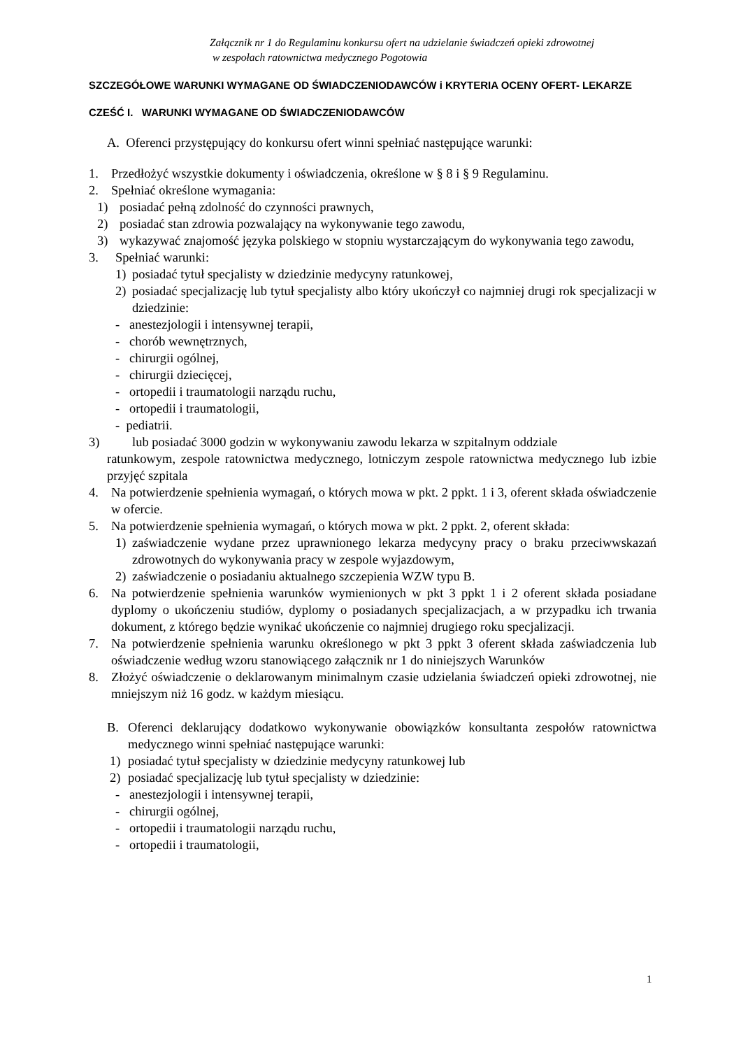Załącznik nr 1 do Regulaminu konkursu ofert na udzielanie świadczeń opieki zdrowotnej
w zespołach ratownictwa medycznego Pogotowia
SZCZEGÓŁOWE WARUNKI WYMAGANE OD ŚWIADCZENIODAWCÓW i KRYTERIA OCENY OFERT- LEKARZE
CZEŚĆ I. WARUNKI WYMAGANE OD ŚWIADCZENIODAWCÓW
A. Oferenci przystępujący do konkursu ofert winni spełniać następujące warunki:
1. Przedłożyć wszystkie dokumenty i oświadczenia, określone w § 8 i § 9 Regulaminu.
2. Spełniać określone wymagania:
1) posiadać pełną zdolność do czynności prawnych,
2) posiadać stan zdrowia pozwalający na wykonywanie tego zawodu,
3) wykazywać znajomość języka polskiego w stopniu wystarczającym do wykonywania tego zawodu,
3. Spełniać warunki:
1) posiadać tytuł specjalisty w dziedzinie medycyny ratunkowej,
2) posiadać specjalizację lub tytuł specjalisty albo który ukończył co najmniej drugi rok specjalizacji w dziedzinie:
- anestezjologii i intensywnej terapii,
- chorób wewnętrznych,
- chirurgii ogólnej,
- chirurgii dziecięcej,
- ortopedii i traumatologii narządu ruchu,
- ortopedii i traumatologii,
- pediatrii.
3) lub posiadać 3000 godzin w wykonywaniu zawodu lekarza w szpitalnym oddziale
ratunkowym, zespole ratownictwa medycznego, lotniczym zespole ratownictwa medycznego lub izbie przyjęć szpitala
4. Na potwierdzenie spełnienia wymagań, o których mowa w pkt. 2 ppkt. 1 i 3, oferent składa oświadczenie w ofercie.
5. Na potwierdzenie spełnienia wymagań, o których mowa w pkt. 2 ppkt. 2, oferent składa:
1) zaświadczenie wydane przez uprawnionego lekarza medycyny pracy o braku przeciwwskazań zdrowotnych do wykonywania pracy w zespole wyjazdowym,
2) zaświadczenie o posiadaniu aktualnego szczepienia WZW typu B.
6. Na potwierdzenie spełnienia warunków wymienionych w pkt 3 ppkt 1 i 2 oferent składa posiadane dyplomy o ukończeniu studiów, dyplomy o posiadanych specjalizacjach, a w przypadku ich trwania dokument, z którego będzie wynikać ukończenie co najmniej drugiego roku specjalizacji.
7. Na potwierdzenie spełnienia warunku określonego w pkt 3 ppkt 3 oferent składa zaświadczenia lub oświadczenie według wzoru stanowiącego załącznik nr 1 do niniejszych Warunków
8. Złożyć oświadczenie o deklarowanym minimalnym czasie udzielania świadczeń opieki zdrowotnej, nie mniejszym niż 16 godz. w każdym miesiącu.
B. Oferenci deklarujący dodatkowo wykonywanie obowiązków konsultanta zespołów ratownictwa medycznego winni spełniać następujące warunki:
1) posiadać tytuł specjalisty w dziedzinie medycyny ratunkowej lub
2) posiadać specjalizację lub tytuł specjalisty w dziedzinie:
- anestezjologii i intensywnej terapii,
- chirurgii ogólnej,
- ortopedii i traumatologii narządu ruchu,
- ortopedii i traumatologii,
1